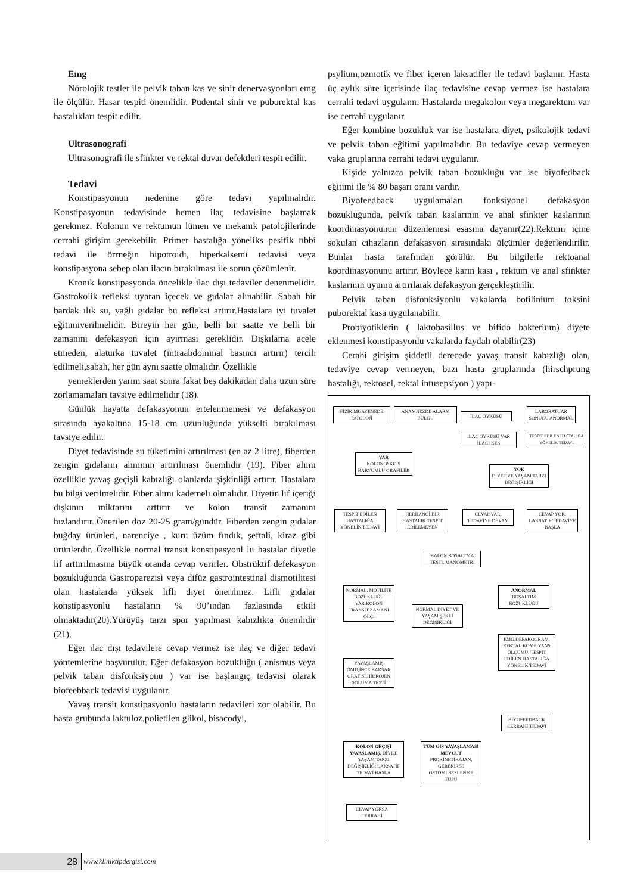Emg
Nörolojik testler ile pelvik taban kas ve sinir denervasyonları emg ile ölçülür. Hasar tespiti önemlidir. Pudental sinir ve puborektal kas hastalıkları tespit edilir.
Ultrasonografi
Ultrasonografi ile sfinkter ve rektal duvar defektleri tespit edilir.
Tedavi
Konstipasyonun nedenine göre tedavi yapılmalıdır. Konstipasyonun tedavisinde hemen ilaç tedavisine başlamak gerekmez. Kolonun ve rektumun lümen ve mekanık patolojilerinde cerrahi girişim gerekebilir. Primer hastalığa yöneliks pesifik tıbbi tedavi ile örrneğin hipotroidi, hiperkalsemi tedavisi veya konstipasyona sebep olan ilacın bırakılması ile sorun çözümlenir.
Kronik konstipasyonda öncelikle ilac dışı tedaviler denenmelidir. Gastrokolik refleksi uyaran içecek ve gıdalar alınabilir. Sabah bir bardak ılık su, yağlı gıdalar bu refleksi artırır.Hastalara iyi tuvalet eğitimiverilmelidir. Bireyin her gün, belli bir saatte ve belli bir zamanını defekasyon için ayırması gereklidir. Dışkılama acele etmeden, alaturka tuvalet (intraabdominal basıncı artırır) tercih edilmeli,sabah, her gün aynı saatte olmalıdır. Özellikle
yemeklerden yarım saat sonra fakat beş dakikadan daha uzun süre zorlamamaları tavsiye edilmelidir (18).
Günlük hayatta defakasyonun ertelenmemesi ve defakasyon sırasında ayakaltına 15-18 cm uzunluğunda yükselti bırakılması tavsiye edilir.
Diyet tedavisinde su tüketimini artırılması (en az 2 litre), fiberden zengin gıdaların alımının artırılması önemlidir (19). Fiber alımı özellikle yavaş geçişli kabızlığı olanlarda şişkinliği artırır. Hastalara bu bilgi verilmelidir. Fiber alımı kademeli olmalıdır. Diyetin lif içeriği dışkının miktarını arttırır ve kolon transit zamanını hızlandırır..Önerilen doz 20-25 gram/gündür. Fiberden zengin gıdalar buğday ürünleri, narenciye , kuru üzüm fındık, şeftali, kiraz gibi ürünlerdir. Özellikle normal transit konstipasyonl lu hastalar diyetle lif arttırılmasına büyük oranda cevap verirler. Obstrüktif defekasyon bozukluğunda Gastroparezisi veya difüz gastrointestinal dismotilitesi olan hastalarda yüksek lifli diyet önerilmez. Lifli gıdalar konstipasyonlu hastaların % 90’ından fazlasında etkili olmaktadır(20).Yürüyüş tarzı spor yapılması kabızlıkta önemlidir (21).
Eğer ilac dışı tedavilere cevap vermez ise ilaç ve diğer tedavi yöntemlerine başvurulur. Eğer defakasyon bozukluğu ( anismus veya pelvik taban disfonksiyonu ) var ise başlangıç tedavisi olarak biofeebback tedavisi uygulanır.
Yavaş transit konstipasyonlu hastaların tedavileri zor olabilir. Bu hasta grubunda laktuloz,polietilen glikol, bisacodyl,
psylium,ozmotik ve fiber içeren laksatifler ile tedavi başlanır. Hasta üç aylık süre içerisinde ilaç tedavisine cevap vermez ise hastalara cerrahi tedavi uygulanır. Hastalarda megakolon veya megarektum var ise cerrahi uygulanır.
Eğer kombine bozukluk var ise hastalara diyet, psikolojik tedavi ve pelvik taban eğitimi yapılmalıdır. Bu tedaviye cevap vermeyen vaka gruplarına cerrahi tedavi uygulanır.
Kişide yalnızca pelvik taban bozukluğu var ise biyofedback eğitimi ile % 80 başarı oranı vardır.
Biyofeedback uygulamaları fonksiyonel defakasyon bozukluğunda, pelvik taban kaslarının ve anal sfinkter kaslarının koordinasyonunun düzenlemesi esasına dayanır(22).Rektum içine sokulan cihazların defakasyon sırasındaki ölçümler değerlendirilir. Bunlar hasta tarafından görülür. Bu bilgilerle rektoanal koordinasyonunu artırır. Böylece karın kası , rektum ve anal sfinkter kaslarının uyumu artırılarak defakasyon gerçekleştirilir.
Pelvik taban disfonksiyonlu vakalarda botilinium toksini puborektal kasa uygulanabilir.
Probiyotiklerin ( laktobasillus ve bifido bakterium) diyete eklenmesi konstipasyonlu vakalarda faydalı olabilir(23)
Cerahi girişim şiddetli derecede yavaş transit kabızlığı olan, tedaviye cevap vermeyen, bazı hasta gruplarında (hirschprung hastalığı, rektosel, rektal intusepsiyon ) yapı-
FİZİK MUAYENEDE PATOLOJİ
ANAMNEZDE ALARM BULGU
İLAÇ ÖYKÜSÜ
LABORATUAR SONUCU ANORMAL
İLAÇ ÖYKÜSÜ VAR İLACI KES
TESPİT EDİLEN HASTALIĞA YÖNELİK TEDAVİ
VAR
KOLONOSKOPİ BARYUMLU GRAFİLER
YOK
DİYET VE YAŞAM TARZI DEĞİŞİKLİĞİ
TESPİT EDİLEN HASTALIĞA YÖNELİK TEDAVİ
HERHANGİ BİR HASTALIK TESPİT EDİLEMEYEN
CEVAP VAR. TEDAVİYE DEVAM
CEVAP YOK. LAKSATİF TEDAVİYE BAŞLA
BALON BOŞALTMA TESTİ, MANOMETRİ
NORMAL. MOTİLİTE BOZUKLUĞU VAR.KOLON TRANSİT ZAMANI ÖLÇ.
NORMAL DİYET VE YAŞAM ŞEKLİ DEĞİŞİKLİĞİ
ANORMAL
BOŞALTIM BOZUKLUĞU
EMG,DEFAKOGRAM, REKTAL KOMPİYANS ÖLÇÜMÜ. TESPİT EDİLEN HASTALIĞA YÖNELİK TEDAVİ
YAVAŞLAMIŞ ÖMD,İNCE BARSAK GRAFİSİ,HİDROJEN SOLUMA TESTİ
BİYOFEEDBACK CERRAHİ TEDAVİ
KOLON GEÇİŞİ YAVAŞLAMIŞ, DİYET, YAŞAM TARZI DEĞİŞİKLİĞİ LAKSATİF TEDAVİ BAŞLA
TÜM GİS YAVAŞLAMASI MEVCUT PROKİNETİKAJAN, GEREKİRSE OSTOMİ,BESLENME TÜPÜ
CEVAP YOKSA CERRAHİ
28 www.kliniktipdergisi.com